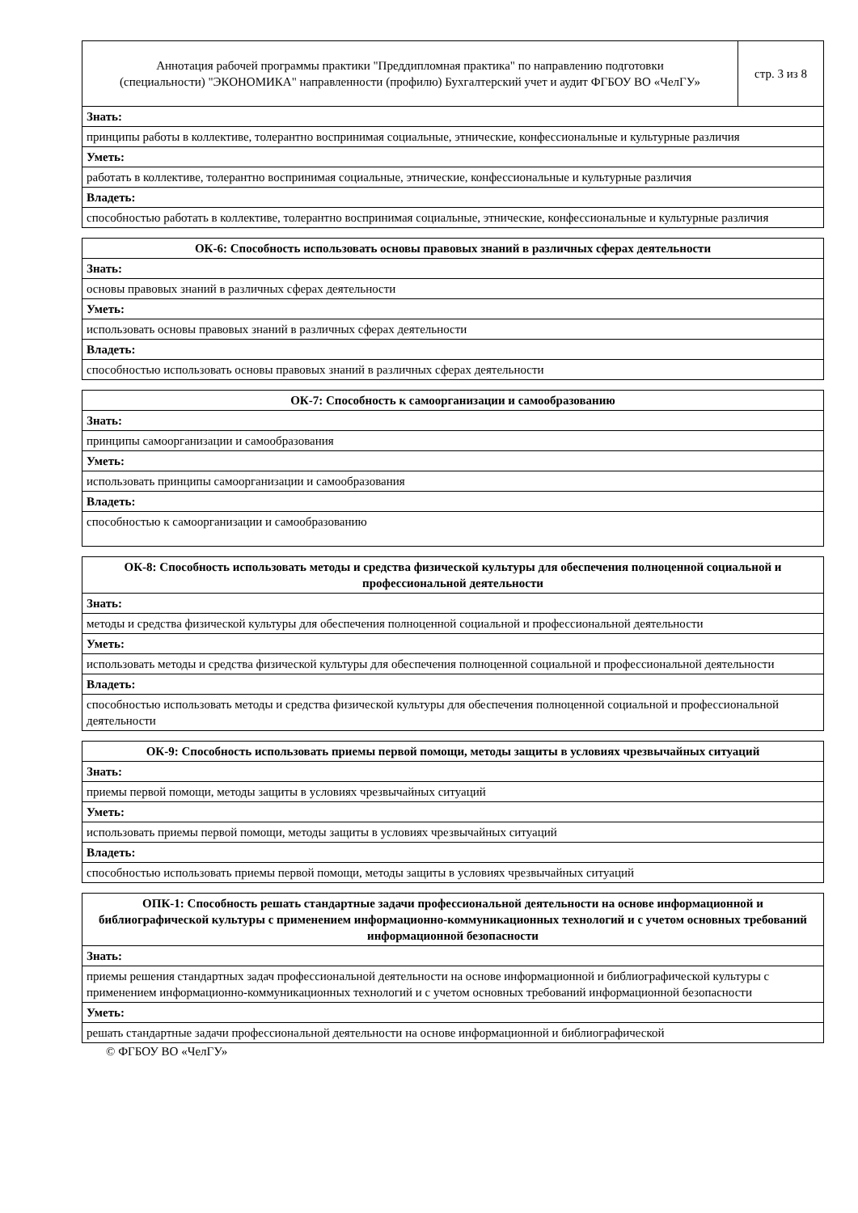| Аннотация рабочей программы практики "Преддипломная практика" по направлению подготовки (специальности) "ЭКОНОМИКА" направленности (профилю) Бухгалтерский учет и аудит ФГБОУ ВО «ЧелГУ» | стр. 3 из 8 |
| Знать: | |
| принципы работы в коллективе, толерантно воспринимая социальные, этнические, конфессиональные и культурные различия | |
| Уметь: | |
| работать в коллективе, толерантно воспринимая социальные, этнические, конфессиональные и культурные различия | |
| Владеть: | |
| способностью работать в коллективе, толерантно воспринимая социальные, этнические, конфессиональные и культурные различия | |
| ОК-6: Способность использовать основы правовых знаний в различных сферах деятельности |
| --- |
| Знать: |
| основы правовых знаний в различных сферах деятельности |
| Уметь: |
| использовать основы правовых знаний в различных сферах деятельности |
| Владеть: |
| способностью использовать основы правовых знаний в различных сферах деятельности |
| ОК-7: Способность к самоорганизации и самообразованию |
| --- |
| Знать: |
| принципы самоорганизации и самообразования |
| Уметь: |
| использовать принципы самоорганизации и самообразования |
| Владеть: |
| способностью к самоорганизации и самообразованию |
| ОК-8: Способность использовать методы и средства физической культуры для обеспечения полноценной социальной и профессиональной деятельности |
| --- |
| Знать: |
| методы и средства физической культуры для обеспечения полноценной социальной и профессиональной деятельности |
| Уметь: |
| использовать методы и средства физической культуры для обеспечения полноценной социальной и профессиональной деятельности |
| Владеть: |
| способностью использовать методы и средства физической культуры для обеспечения полноценной социальной и профессиональной деятельности |
| ОК-9: Способность использовать приемы первой помощи, методы защиты в условиях чрезвычайных ситуаций |
| --- |
| Знать: |
| приемы первой помощи, методы защиты в условиях чрезвычайных ситуаций |
| Уметь: |
| использовать приемы первой помощи, методы защиты в условиях чрезвычайных ситуаций |
| Владеть: |
| способностью использовать приемы первой помощи, методы защиты в условиях чрезвычайных ситуаций |
| ОПК-1: Способность решать стандартные задачи профессиональной деятельности на основе информационной и библиографической культуры с применением информационно-коммуникационных технологий и с учетом основных требований информационной безопасности |
| --- |
| Знать: |
| приемы решения стандартных задач профессиональной деятельности на основе информационной и библиографической культуры с применением информационно-коммуникационных технологий и с учетом основных требований информационной безопасности |
| Уметь: |
| решать стандартные задачи профессиональной деятельности на основе информационной и библиографической |
© ФГБОУ ВО «ЧелГУ»